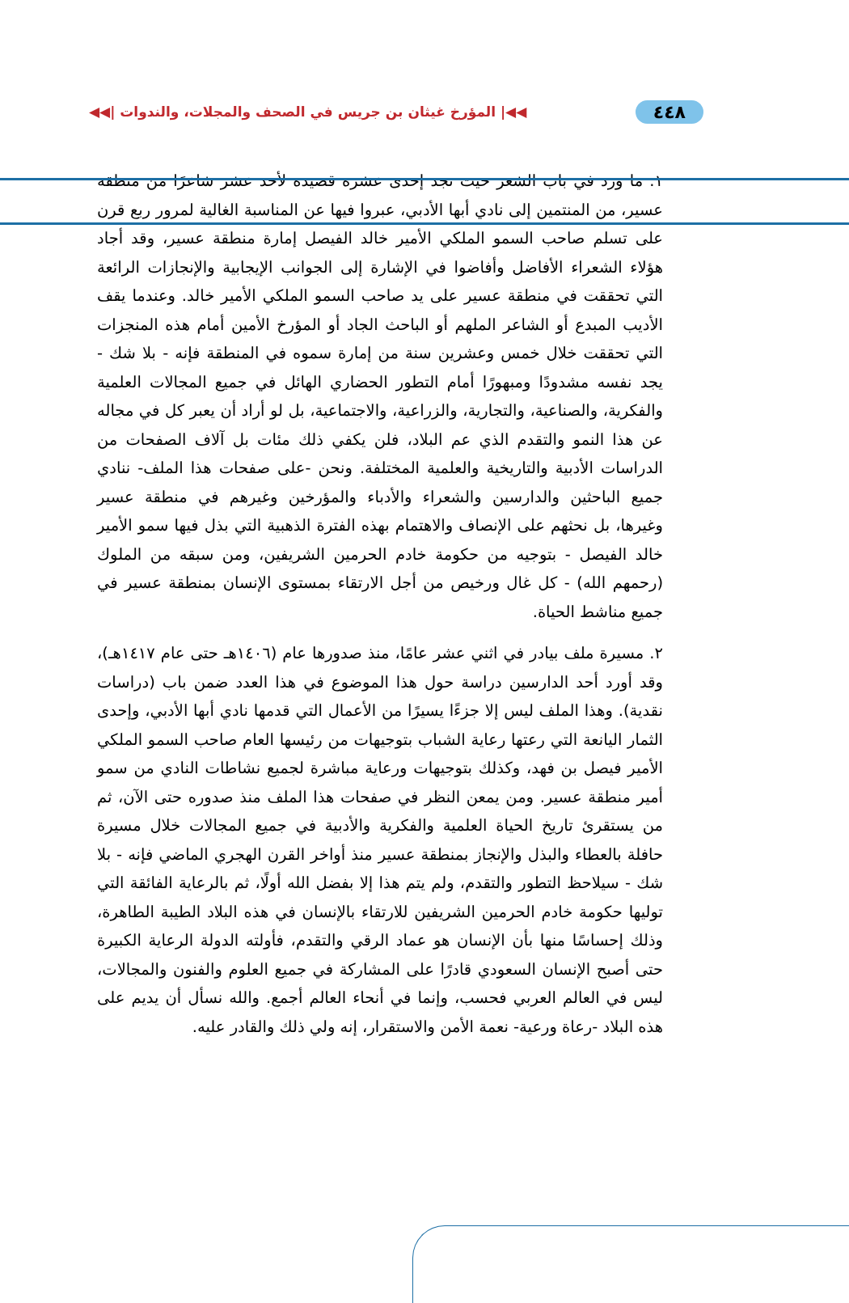٤٤٨ ◀◀| المؤرخ غيثان بن جريس في الصحف والمجلات، والندوات |◀◀
١. ما ورد في باب الشعر حيث نجد إحدى عشرة قصيدة لأحد عشر شاعرًا من منطقة عسير، من المنتمين إلى نادي أبها الأدبي، عبروا فيها عن المناسبة الغالية لمرور ربع قرن على تسلم صاحب السمو الملكي الأمير خالد الفيصل إمارة منطقة عسير، وقد أجاد هؤلاء الشعراء الأفاضل وأفاضوا في الإشارة إلى الجوانب الإيجابية والإنجازات الرائعة التي تحققت في منطقة عسير على يد صاحب السمو الملكي الأمير خالد. وعندما يقف الأديب المبدع أو الشاعر الملهم أو الباحث الجاد أو المؤرخ الأمين أمام هذه المنجزات التي تحققت خلال خمس وعشرين سنة من إمارة سموه في المنطقة فإنه - بلا شك - يجد نفسه مشدودًا ومبهورًا أمام التطور الحضاري الهائل في جميع المجالات العلمية والفكرية، والصناعية، والتجارية، والزراعية، والاجتماعية، بل لو أراد أن يعبر كل في مجاله عن هذا النمو والتقدم الذي عم البلاد، فلن يكفي ذلك مئات بل آلاف الصفحات من الدراسات الأدبية والتاريخية والعلمية المختلفة. ونحن -على صفحات هذا الملف- ننادي جميع الباحثين والدارسين والشعراء والأدباء والمؤرخين وغيرهم في منطقة عسير وغيرها، بل نحثهم على الإنصاف والاهتمام بهذه الفترة الذهبية التي بذل فيها سمو الأمير خالد الفيصل - بتوجيه من حكومة خادم الحرمين الشريفين، ومن سبقه من الملوك (رحمهم الله) - كل غال ورخيص من أجل الارتقاء بمستوى الإنسان بمنطقة عسير في جميع مناشط الحياة.
٢. مسيرة ملف بيادر في اثني عشر عامًا، منذ صدورها عام (١٤٠٦هـ حتى عام ١٤١٧هـ)، وقد أورد أحد الدارسين دراسة حول هذا الموضوع في هذا العدد ضمن باب (دراسات نقدية). وهذا الملف ليس إلا جزءًا يسيرًا من الأعمال التي قدمها نادي أبها الأدبي، وإحدى الثمار اليانعة التي رعتها رعاية الشباب بتوجيهات من رئيسها العام صاحب السمو الملكي الأمير فيصل بن فهد، وكذلك بتوجيهات ورعاية مباشرة لجميع نشاطات النادي من سمو أمير منطقة عسير. ومن يمعن النظر في صفحات هذا الملف منذ صدوره حتى الآن، ثم من يستقرئ تاريخ الحياة العلمية والفكرية والأدبية في جميع المجالات خلال مسيرة حافلة بالعطاء والبذل والإنجاز بمنطقة عسير منذ أواخر القرن الهجري الماضي فإنه - بلا شك - سيلاحظ التطور والتقدم، ولم يتم هذا إلا بفضل الله أولًا، ثم بالرعاية الفائقة التي توليها حكومة خادم الحرمين الشريفين للارتقاء بالإنسان في هذه البلاد الطيبة الطاهرة، وذلك إحساسًا منها بأن الإنسان هو عماد الرقي والتقدم، فأولته الدولة الرعاية الكبيرة حتى أصبح الإنسان السعودي قادرًا على المشاركة في جميع العلوم والفنون والمجالات، ليس في العالم العربي فحسب، وإنما في أنحاء العالم أجمع. والله نسأل أن يديم على هذه البلاد -رعاة ورعية- نعمة الأمن والاستقرار، إنه ولي ذلك والقادر عليه.